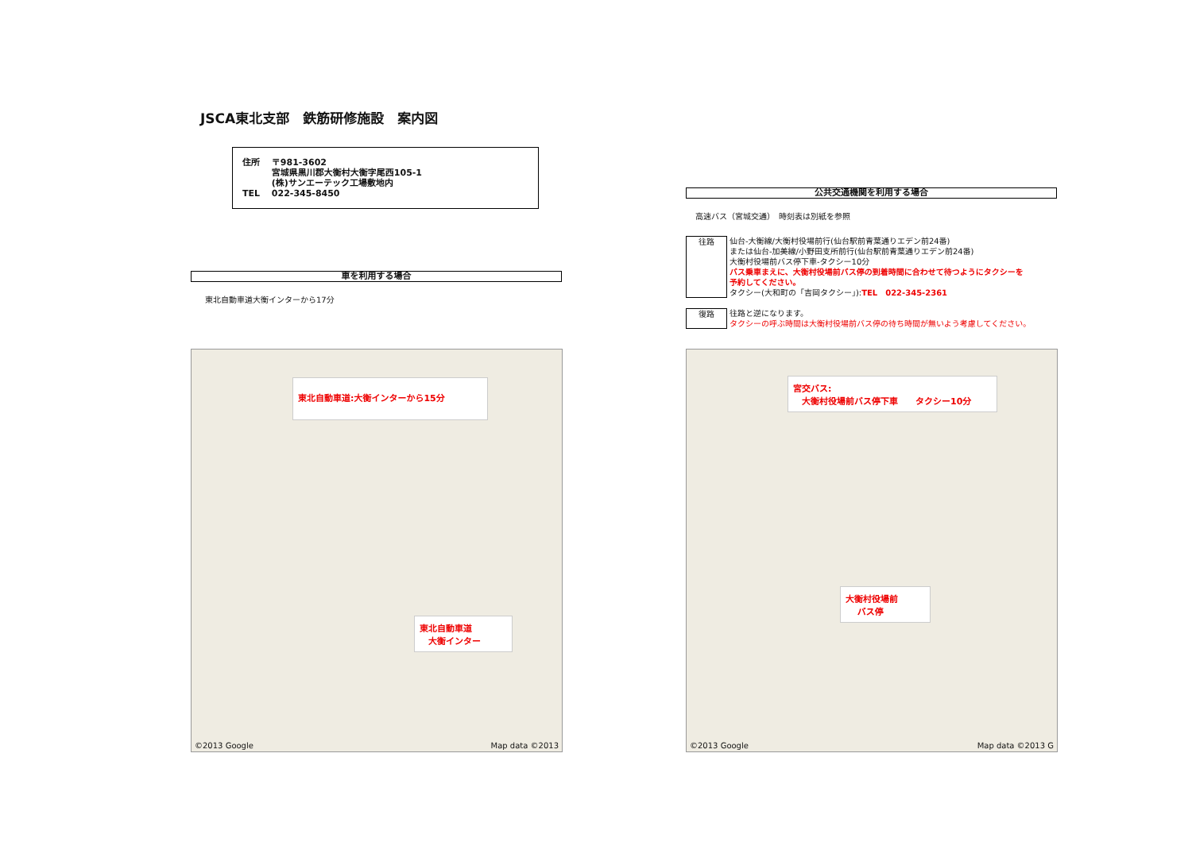JSCA東北支部　鉄筋研修施設　案内図
住所　 〒981-3602
　　　 宮城県黒川郡大衡村大衡字尾西105-1
　　　 (株)サンエーテック工場敷地内
TEL　 022-345-8450
車を利用する場合
東北自動車道大衡インターから17分
東北自動車道:大衡インターから15分
東北自動車道
　大衡インター
©2013 Google Map data ©2013
公共交通機関を利用する場合
高速バス（宮城交通）　時刻表は別紙を参照
往路 仙台-大衡線/大衡村役場前行(仙台駅前青葉通りエデン前24番)
または仙台-加美線/小野田支所前行(仙台駅前青葉通りエデン前24番)
大衡村役場前バス停下車-タクシー10分
バス乗車まえに、大衡村役場前バス停の到着時間に合わせて待つようにタクシーを
予約してください。
タクシー(大和町の「吉岡タクシー」):TEL　022-345-2361
復路 往路と逆になります。
タクシーの呼ぶ時間は大衡村役場前バス停の待ち時間が無いよう考慮してください。
宮交バス:
　大衡村役場前バス停下車　　タクシー10分
大衡村役場前
　 バス停
©2013 Google Map data ©2013 G